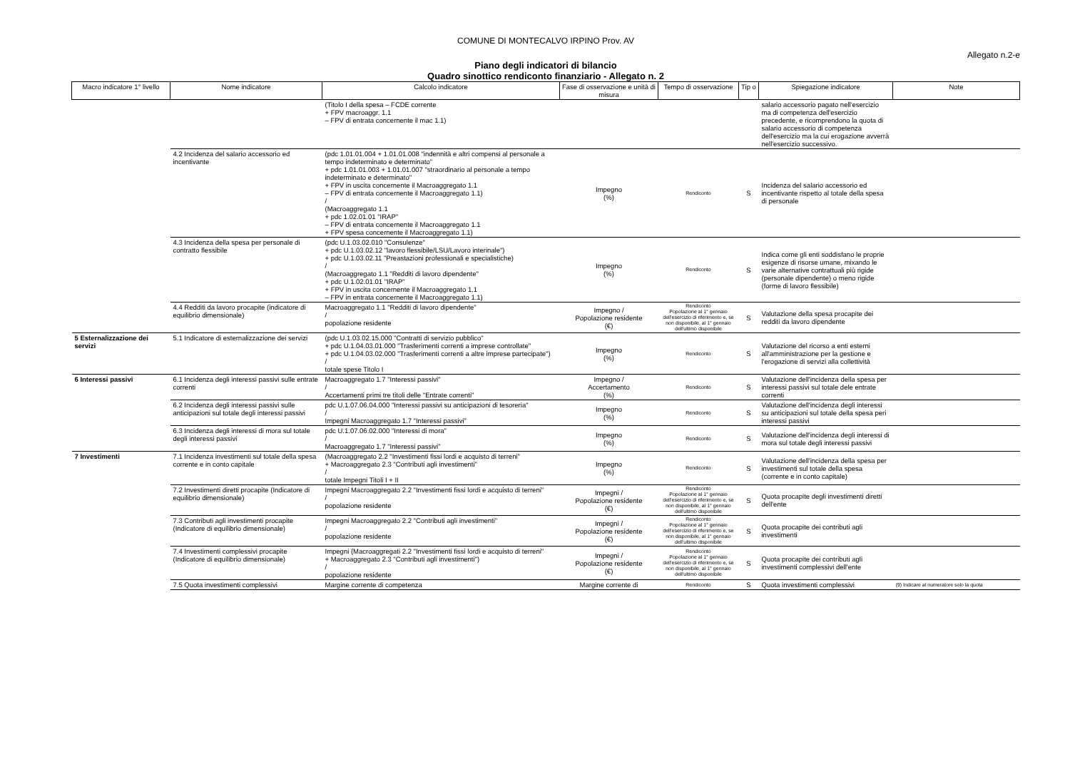COMUNE DI MONTECALVO IRPINO Prov. AV
Allegato n.2-e
Piano degli indicatori di bilancio
Quadro sinottico rendiconto finanziario - Allegato n. 2
| Macro indicatore 1° livello | Nome indicatore | Calcolo indicatore | Fase di osservazione e unità di misura | Tempo di osservazione | Tip o | Spiegazione indicatore | Note |
| --- | --- | --- | --- | --- | --- | --- | --- |
| | | (Titolo I della spesa – FCDE corrente + FPV macroaggr. 1.1 – FPV di entrata concernente il mac 1.1) | | | | salario accessorio pagato nell'esercizio ma di competenza dell'esercizio precedente, e ricomprendono la quota di salario accessorio di competenza dell'esercizio ma la cui erogazione avverrà nell'esercizio successivo. | |
| | 4.2 Incidenza del salario accessorio ed incentivante | (pdc 1.01.01.004 + 1.01.01.008 "indennità e altri compensi al personale a tempo indeterminato e determinato" + pdc 1.01.01.003 + 1.01.01.007 "straordinario al personale a tempo indeterminato e determinato" + FPV in uscita concernente il Macroaggregato 1.1 – FPV di entrata concernente il Macroaggregato 1.1) / (Macroaggregato 1.1 + pdc 1.02.01.01 "IRAP" – FPV di entrata concernente il Macroaggregato 1.1 + FPV spesa concernente il Macroaggregato 1.1) | Impegno (%) | Rendiconto | S | Incidenza del salario accessorio ed incentivante rispetto al totale della spesa di personale | |
| | 4.3 Incidenza della spesa per personale di contratto flessibile | (pdc U.1.03.02.010 "Consulenze" + pdc U.1.03.02.12 "lavoro flessibile/LSU/Lavoro interinale") + pdc U.1.03.02.11 "Preastazioni professionali e specialistiche) / (Macroaggregato 1.1 "Redditi di lavoro dipendente" + pdc U.1.02.01.01 "IRAP" + FPV in uscita concernente il Macroaggregato 1.1 – FPV in entrata concernente il Macroaggregato 1.1) | Impegno (%) | Rendiconto | S | Indica come gli enti soddisfano le proprie esigenze di risorse umane, mixando le varie alternative contrattuali più rigide (personale dipendente) o meno rigide (forme di lavoro flessibile) | |
| | 4.4 Redditi da lavoro procapite (indicatore di equilibrio dimensionale) | Macroaggregato 1.1 "Redditi di lavoro dipendente" / popolazione residente | Impegno / Popolazione residente (€) | Rendiconto Popolazione al 1° gennaio dell'esercizio di riferimento e, se non disponibile, al 1° gennaio dell'ultimo disponibile | S | Valutazione della spesa procapite dei redditi da lavoro dipendente | |
| 5 Esternalizzazione dei servizi | 5.1 Indicatore di esternalizzazione dei servizi | (pdc U.1.03.02.15.000 "Contratti di servizio pubblico" + pdc U.1.04.03.01.000 "Trasferimenti correnti a imprese controllate" + pdc U.1.04.03.02.000 "Trasferimenti correnti a altre imprese partecipate") / totale spese Titolo I | Impegno (%) | Rendiconto | S | Valutazione del ricorso a enti esterni all'amministrazione per la gestione e l'erogazione di servizi alla collettività | |
| 6 Interessi passivi | 6.1 Incidenza degli interessi passivi sulle entrate correnti | Macroaggregato 1.7 "Interessi passivi" / Accertamenti primi tre titoli delle "Entrate correnti" | Impegno / Accertamento (%) | Rendiconto | S | Valutazione dell'incidenza della spesa per interessi passivi sul totale dele entrate correnti | |
| | 6.2 Incidenza degli interessi passivi sulle anticipazioni sul totale degli interessi passivi | pdc U.1.07.06.04.000 "Interessi passivi su anticipazioni di tesoreria" / Impegni Macroaggregato 1.7 "Interessi passivi" | Impegno (%) | Rendiconto | S | Valutazione dell'incidenza degli interessi su anticipazioni sul totale della spesa peri interessi passivi | |
| | 6.3 Incidenza degli interessi di mora sul totale degli interessi passivi | pdc U.1.07.06.02.000 "Interessi di mora" / Macroaggregato 1.7 "Interessi passivi" | Impegno (%) | Rendiconto | S | Valutazione dell'incidenza degli interessi di mora sul totale degli interessi passivi | |
| 7 Investimenti | 7.1 Incidenza investimenti sul totale della spesa corrente e in conto capitale | (Macroaggregato 2.2 "Investimenti fissi lordi e acquisto di terreni" + Macroaggregato 2.3 "Contributi agli investimenti" / totale Impegni Titoli I + II | Impegno (%) | Rendiconto | S | Valutazione dell'incidenza della spesa per investimenti sul totale della spesa (corrente e in conto capitale) | |
| | 7.2 Investimenti diretti procapite (Indicatore di equilibrio dimensionale) | Impegni Macroaggregato 2.2 "Investimenti fissi lordi e acquisto di terreni" / popolazione residente | Impegni / Popolazione residente (€) | Rendiconto Popolazione al 1° gennaio dell'esercizio di riferimento e, se non disponibile, al 1° gennaio dell'ultimo disponibile | S | Quota procapite degli investimenti diretti dell'ente | |
| | 7.3 Contributi agli investimenti procapite (Indicatore di equilibrio dimensionale) | Impegni Macroaggregato 2.2 "Contributi agli investimenti" / popolazione residente | Impegni / Popolazione residente (€) | Rendiconto Popolazione al 1° gennaio dell'esercizio di riferimento e, se non disponibile, al 1° gennaio dell'ultimo disponibile | S | Quota procapite dei contributi agli investimenti | |
| | 7.4 Investimenti complessivi procapite (Indicatore di equilibrio dimensionale) | Impegni (Macroaggregati 2.2 "Investimenti fissi lordi e acquisto di terreni" + Macroaggregato 2.3 "Contributi agli investimenti") / popolazione residente | Impegni / Popolazione residente (€) | Rendiconto Popolazione al 1° gennaio dell'esercizio di riferimento e, se non disponibile, al 1° gennaio dell'ultimo disponibile | S | Quota procapite dei contributi agli investimenti complessivi dell'ente | |
| | 7.5 Quota investimenti complessivi | Margine corrente di competenza | Margine corrente di | Rendiconto | S | Quota investimenti complessivi | (9) Indicare al numeratore solo la quota |